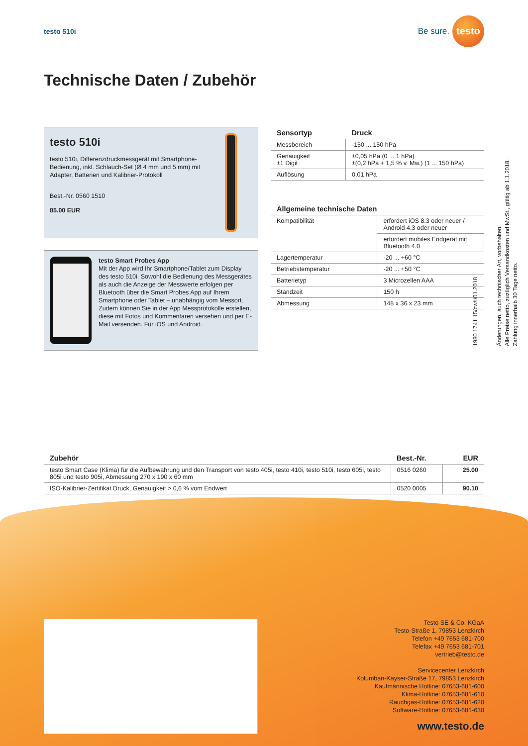testo 510i
Be sure. testo
Technische Daten / Zubehör
testo 510i
testo 510i, Differenzdruckmessgerät mit Smartphone-Bedienung, inkl. Schlauch-Set (Ø 4 mm und 5 mm) mit Adapter, Batterien und Kalibrier-Protokoll
Best.-Nr. 0560 1510
85.00 EUR
testo Smart Probes App
Mit der App wird Ihr Smartphone/Tablet zum Display des testo 510i. Sowohl die Bedienung des Messgerätes als auch die Anzeige der Messwerte erfolgen per Bluetooth über die Smart Probes App auf Ihrem Smartphone oder Tablet – unabhängig vom Messort. Zudem können Sie in der App Messprotokolle erstellen, diese mit Fotos und Kommentaren versehen und per E-Mail versenden. Für iOS und Android.
| Sensortyp | Druck |
| --- | --- |
| Messbereich | -150 ... 150 hPa |
| Genauigkeit ±1 Digit | ±0,05 hPa (0 ... 1 hPa) ±(0,2 hPa + 1,5 % v. Mw.) (1 ... 150 hPa) |
| Auflösung | 0,01 hPa |
| Allgemeine technische Daten | |
| --- | --- |
| Kompatibilität | erfordert iOS 8.3 oder neuer / Android 4.3 oder neuer |
| | erfordert mobiles Endgerät mit Bluetooth 4.0 |
| Lagertemperatur | -20 ... +60 °C |
| Betriebstemperatur | -20 ... +50 °C |
| Batterietyp | 3 Microzellen AAA |
| Standzeit | 150 h |
| Abmessung | 148 x 36 x 23 mm |
| Zubehör | Best.-Nr. | EUR |
| --- | --- | --- |
| testo Smart Case (Klima) für die Aufbewahrung und den Transport von testo 405i, testo 410i, testo 510i, testo 605i, testo 805i und testo 905i, Abmessung 270 x 190 x 60 mm | 0516 0260 | 25.00 |
| ISO-Kalibrier-Zertifikat Druck, Genauigkeit > 0,6 % vom Endwert | 0520 0005 | 90.10 |
Testo SE & Co. KGaA
Testo-Straße 1, 79853 Lenzkirch
Telefon +49 7653 681-700
Telefax +49 7653 681-701
vertrieb@testo.de
Servicecenter Lenzkirch
Kolumban-Kayser-Straße 17, 79853 Lenzkirch
Kaufmännische Hotline: 07653-681-600
Klima-Hotline: 07653-681-610
Rauchgas-Hotline: 07653-681-620
Software-Hotline: 07653-681-630
www.testo.de
1980 1741 15/cw/I/01.2018
Änderungen, auch technischer Art, vorbehalten.
Alle Preise netto, zuzüglich Versandkosten und MwSt., gültig ab 1.1.2018.
Zahlung innerhalb 30 Tage netto.